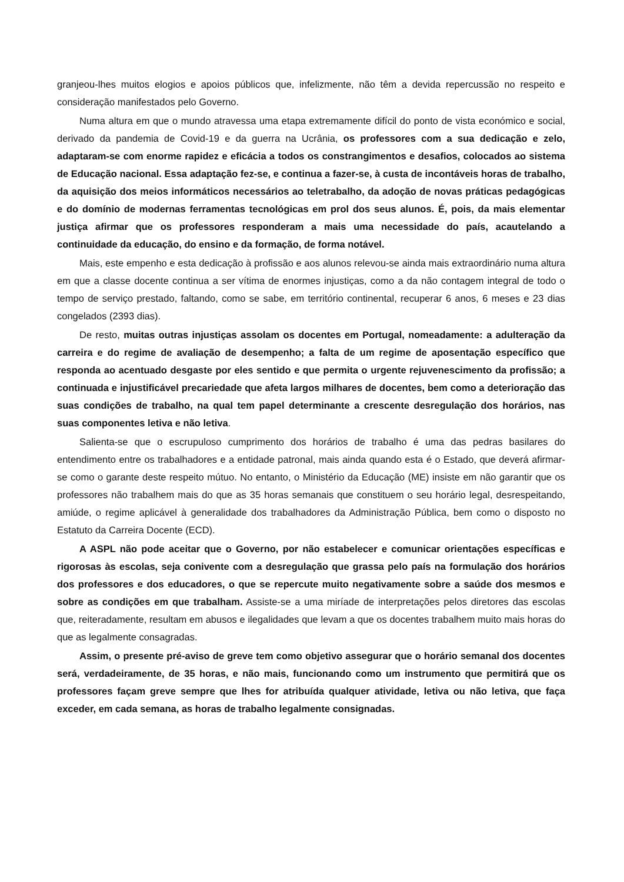granjeou-lhes muitos elogios e apoios públicos que, infelizmente, não têm a devida repercussão no respeito e consideração manifestados pelo Governo.
Numa altura em que o mundo atravessa uma etapa extremamente difícil do ponto de vista económico e social, derivado da pandemia de Covid-19 e da guerra na Ucrânia, os professores com a sua dedicação e zelo, adaptaram-se com enorme rapidez e eficácia a todos os constrangimentos e desafios, colocados ao sistema de Educação nacional. Essa adaptação fez-se, e continua a fazer-se, à custa de incontáveis horas de trabalho, da aquisição dos meios informáticos necessários ao teletrabalho, da adoção de novas práticas pedagógicas e do domínio de modernas ferramentas tecnológicas em prol dos seus alunos. É, pois, da mais elementar justiça afirmar que os professores responderam a mais uma necessidade do país, acautelando a continuidade da educação, do ensino e da formação, de forma notável.
Mais, este empenho e esta dedicação à profissão e aos alunos relevou-se ainda mais extraordinário numa altura em que a classe docente continua a ser vítima de enormes injustiças, como a da não contagem integral de todo o tempo de serviço prestado, faltando, como se sabe, em território continental, recuperar 6 anos, 6 meses e 23 dias congelados (2393 dias).
De resto, muitas outras injustiças assolam os docentes em Portugal, nomeadamente: a adulteração da carreira e do regime de avaliação de desempenho; a falta de um regime de aposentação específico que responda ao acentuado desgaste por eles sentido e que permita o urgente rejuvenescimento da profissão; a continuada e injustificável precariedade que afeta largos milhares de docentes, bem como a deterioração das suas condições de trabalho, na qual tem papel determinante a crescente desregulação dos horários, nas suas componentes letiva e não letiva.
Salienta-se que o escrupuloso cumprimento dos horários de trabalho é uma das pedras basilares do entendimento entre os trabalhadores e a entidade patronal, mais ainda quando esta é o Estado, que deverá afirmar-se como o garante deste respeito mútuo. No entanto, o Ministério da Educação (ME) insiste em não garantir que os professores não trabalhem mais do que as 35 horas semanais que constituem o seu horário legal, desrespeitando, amiúde, o regime aplicável à generalidade dos trabalhadores da Administração Pública, bem como o disposto no Estatuto da Carreira Docente (ECD).
A ASPL não pode aceitar que o Governo, por não estabelecer e comunicar orientações específicas e rigorosas às escolas, seja conivente com a desregulação que grassa pelo país na formulação dos horários dos professores e dos educadores, o que se repercute muito negativamente sobre a saúde dos mesmos e sobre as condições em que trabalham. Assiste-se a uma miríade de interpretações pelos diretores das escolas que, reiteradamente, resultam em abusos e ilegalidades que levam a que os docentes trabalhem muito mais horas do que as legalmente consagradas.
Assim, o presente pré-aviso de greve tem como objetivo assegurar que o horário semanal dos docentes será, verdadeiramente, de 35 horas, e não mais, funcionando como um instrumento que permitirá que os professores façam greve sempre que lhes for atribuída qualquer atividade, letiva ou não letiva, que faça exceder, em cada semana, as horas de trabalho legalmente consignadas.